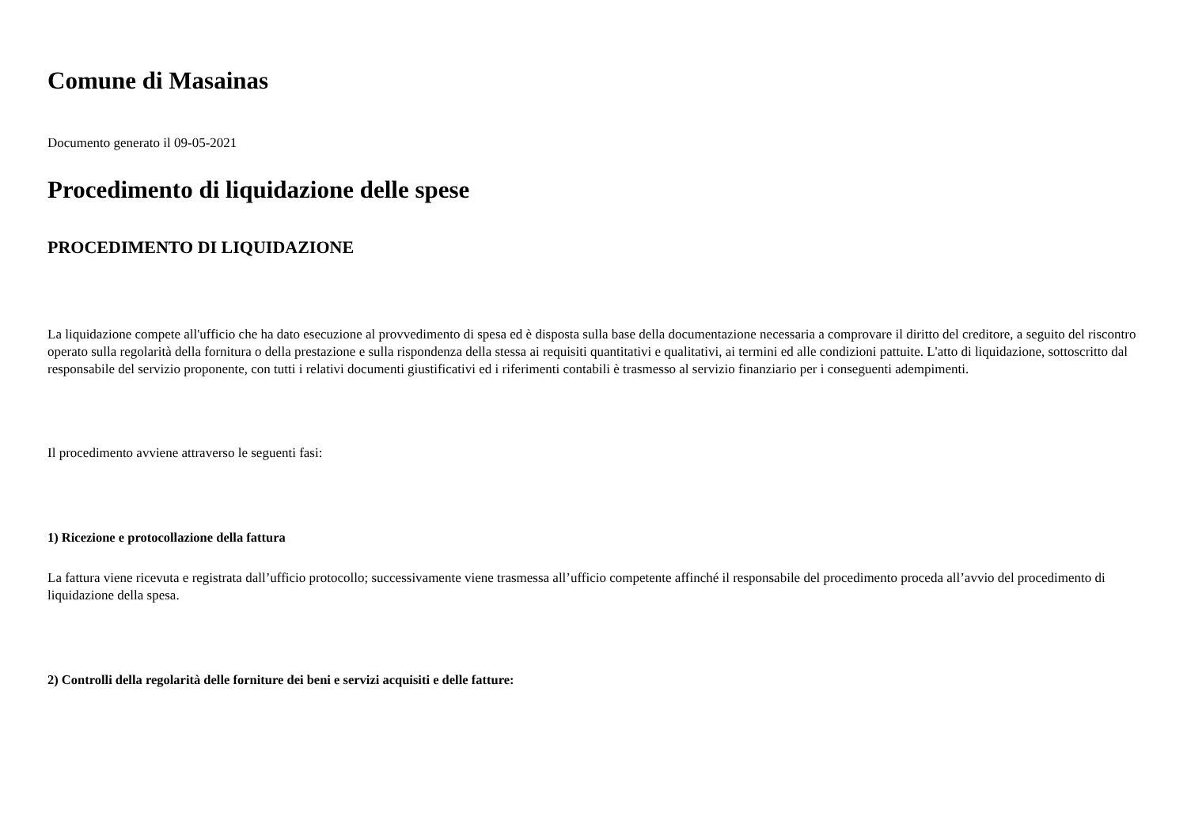Comune di Masainas
Documento generato il 09-05-2021
Procedimento di liquidazione delle spese
PROCEDIMENTO DI LIQUIDAZIONE
La liquidazione compete all'ufficio che ha dato esecuzione al provvedimento di spesa ed è disposta sulla base della documentazione necessaria a comprovare il diritto del creditore, a seguito del riscontro operato sulla regolarità della fornitura o della prestazione e sulla rispondenza della stessa ai requisiti quantitativi e qualitativi, ai termini ed alle condizioni pattuite. L'atto di liquidazione, sottoscritto dal responsabile del servizio proponente, con tutti i relativi documenti giustificativi ed i riferimenti contabili è trasmesso al servizio finanziario per i conseguenti adempimenti.
Il procedimento avviene attraverso le seguenti fasi:
1) Ricezione e protocollazione della fattura
La fattura viene ricevuta e registrata dall’ufficio protocollo; successivamente viene trasmessa all’ufficio competente affinché il responsabile del procedimento proceda all’avvio del procedimento di liquidazione della spesa.
2) Controlli della regolarità delle forniture dei beni e servizi acquisiti e delle fatture: